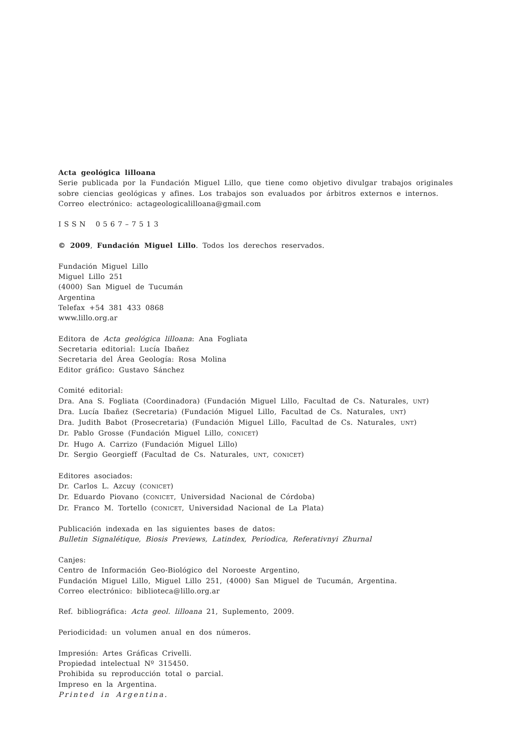Acta geológica lilloana
Serie publicada por la Fundación Miguel Lillo, que tiene como objetivo divulgar trabajos originales sobre ciencias geológicas y afines. Los trabajos son evaluados por árbitros externos e internos.
Correo electrónico: actageologicalilloana@gmail.com
ISSN 0567–7513
© 2009, Fundación Miguel Lillo. Todos los derechos reservados.
Fundación Miguel Lillo
Miguel Lillo 251
(4000) San Miguel de Tucumán
Argentina
Telefax +54 381 433 0868
www.lillo.org.ar
Editora de Acta geológica lilloana: Ana Fogliata
Secretaria editorial: Lucía Ibañez
Secretaria del Área Geología: Rosa Molina
Editor gráfico: Gustavo Sánchez
Comité editorial:
Dra. Ana S. Fogliata (Coordinadora) (Fundación Miguel Lillo, Facultad de Cs. Naturales, UNT)
Dra. Lucía Ibañez (Secretaria) (Fundación Miguel Lillo, Facultad de Cs. Naturales, UNT)
Dra. Judith Babot (Prosecretaria) (Fundación Miguel Lillo, Facultad de Cs. Naturales, UNT)
Dr. Pablo Grosse (Fundación Miguel Lillo, CONICET)
Dr. Hugo A. Carrizo (Fundación Miguel Lillo)
Dr. Sergio Georgieff (Facultad de Cs. Naturales, UNT, CONICET)
Editores asociados:
Dr. Carlos L. Azcuy (CONICET)
Dr. Eduardo Piovano (CONICET, Universidad Nacional de Córdoba)
Dr. Franco M. Tortello (CONICET, Universidad Nacional de La Plata)
Publicación indexada en las siguientes bases de datos:
Bulletin Signalétique, Biosis Previews, Latindex, Periodica, Referativnyi Zhurnal
Canjes:
Centro de Información Geo-Biológico del Noroeste Argentino,
Fundación Miguel Lillo, Miguel Lillo 251, (4000) San Miguel de Tucumán, Argentina.
Correo electrónico: biblioteca@lillo.org.ar
Ref. bibliográfica: Acta geol. lilloana 21, Suplemento, 2009.
Periodicidad: un volumen anual en dos números.
Impresión: Artes Gráficas Crivelli.
Propiedad intelectual Nº 315450.
Prohibida su reproducción total o parcial.
Impreso en la Argentina.
Printed in Argentina.